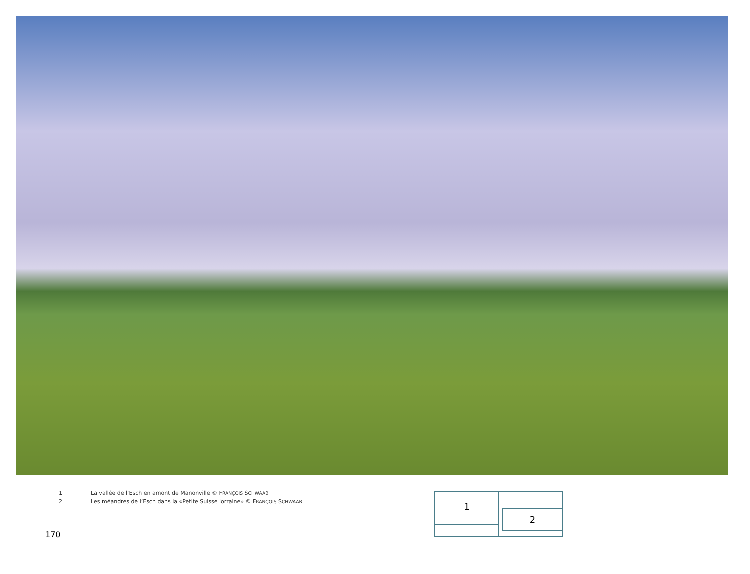1 La vallée de l’Esch en amont de Manonville © FRANÇOIS SCHWAAB
2 Les méandres de l’Esch dans la «Petite Suisse lorraine» © FRANÇOIS SCHWAAB
1
2
170